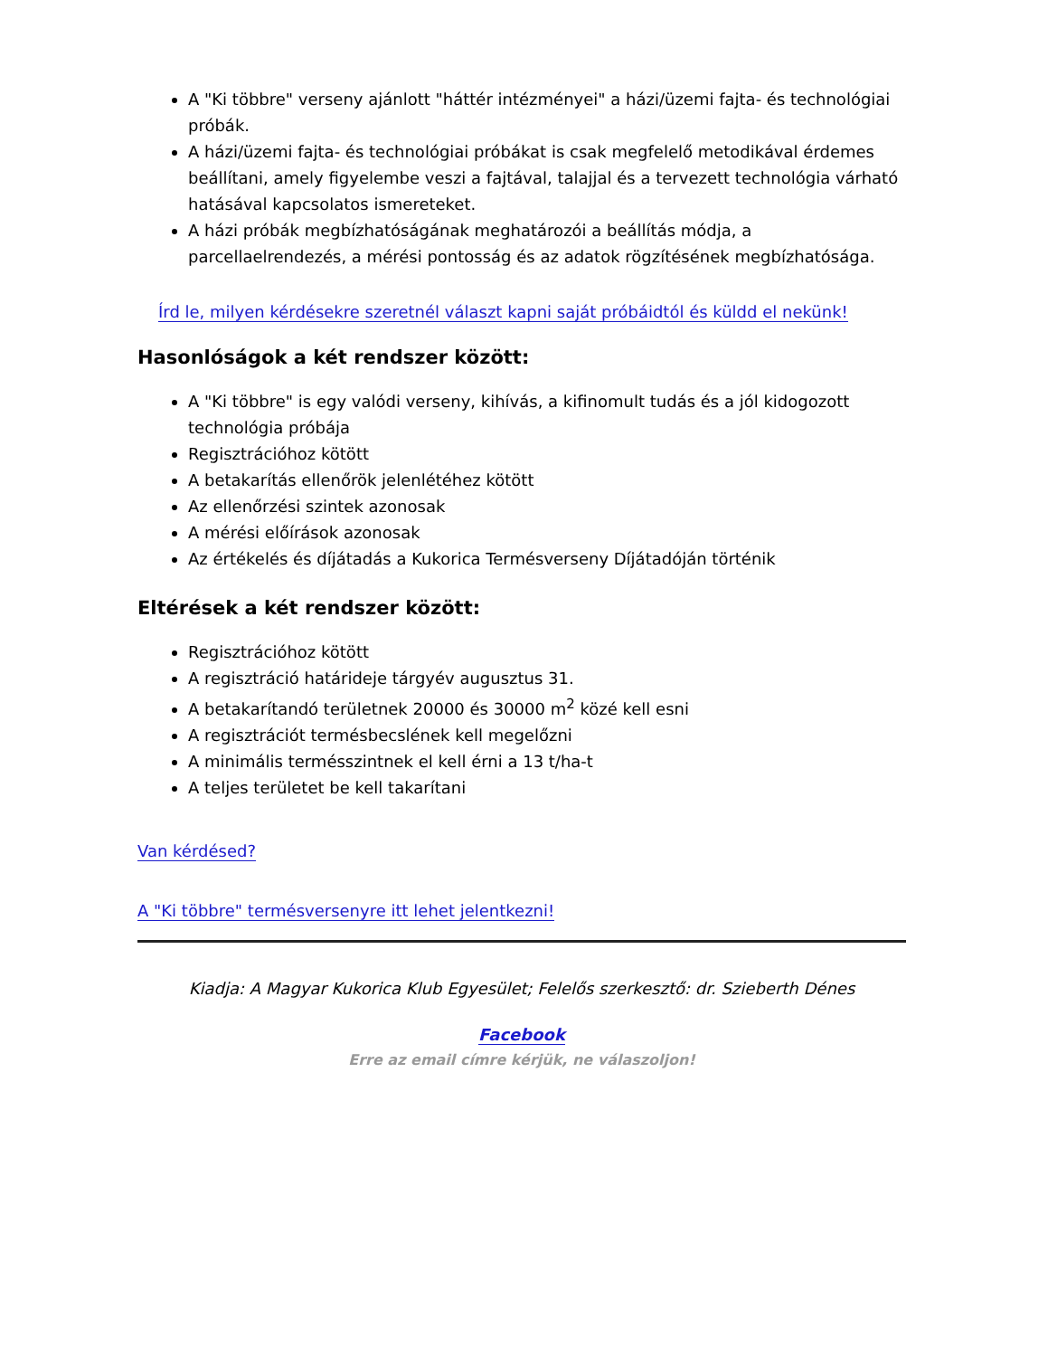A "Ki többre" verseny ajánlott "háttér intézményei" a házi/üzemi fajta- és technológiai próbák.
A házi/üzemi fajta- és technológiai próbákat is csak megfelelő metodikával érdemes beállítani, amely figyelembe veszi a fajtával, talajjal és a tervezett technológia várható hatásával kapcsolatos ismereteket.
A házi próbák megbízhatóságának meghatározói a beállítás módja, a parcellaelrendezés, a mérési pontosság és az adatok rögzítésének megbízhatósága.
Írd le, milyen kérdésekre szeretnél választ kapni saját próbáidtól és küldd el nekünk!
Hasonlóságok a két rendszer között:
A "Ki többre" is egy valódi verseny, kihívás, a kifinomult tudás és a jól kidogozott technológia próbája
Regisztrációhoz kötött
A betakarítás ellenőrök jelenlétéhez kötött
Az ellenőrzési szintek azonosak
A mérési előírások azonosak
Az értékelés és díjátadás a Kukorica Termésverseny Díjátadóján történik
Eltérések a két rendszer között:
Regisztrációhoz kötött
A regisztráció határideje tárgyév augusztus 31.
A betakarítandó területnek 20000 és 30000 m<sup>2</sup> közé kell esni
A regisztrációt termésbecslének kell megelőzni
A minimális termésszintnek el kell érni a 13 t/ha-t
A teljes területet be kell takarítani
Van kérdésed?
A "Ki többre" termésversenyre itt lehet jelentkezni!
Kiadja: A Magyar Kukorica Klub Egyesület; Felelős szerkesztő: dr. Szieberth Dénes
Facebook
Erre az email címre kérjük, ne válaszoljon!